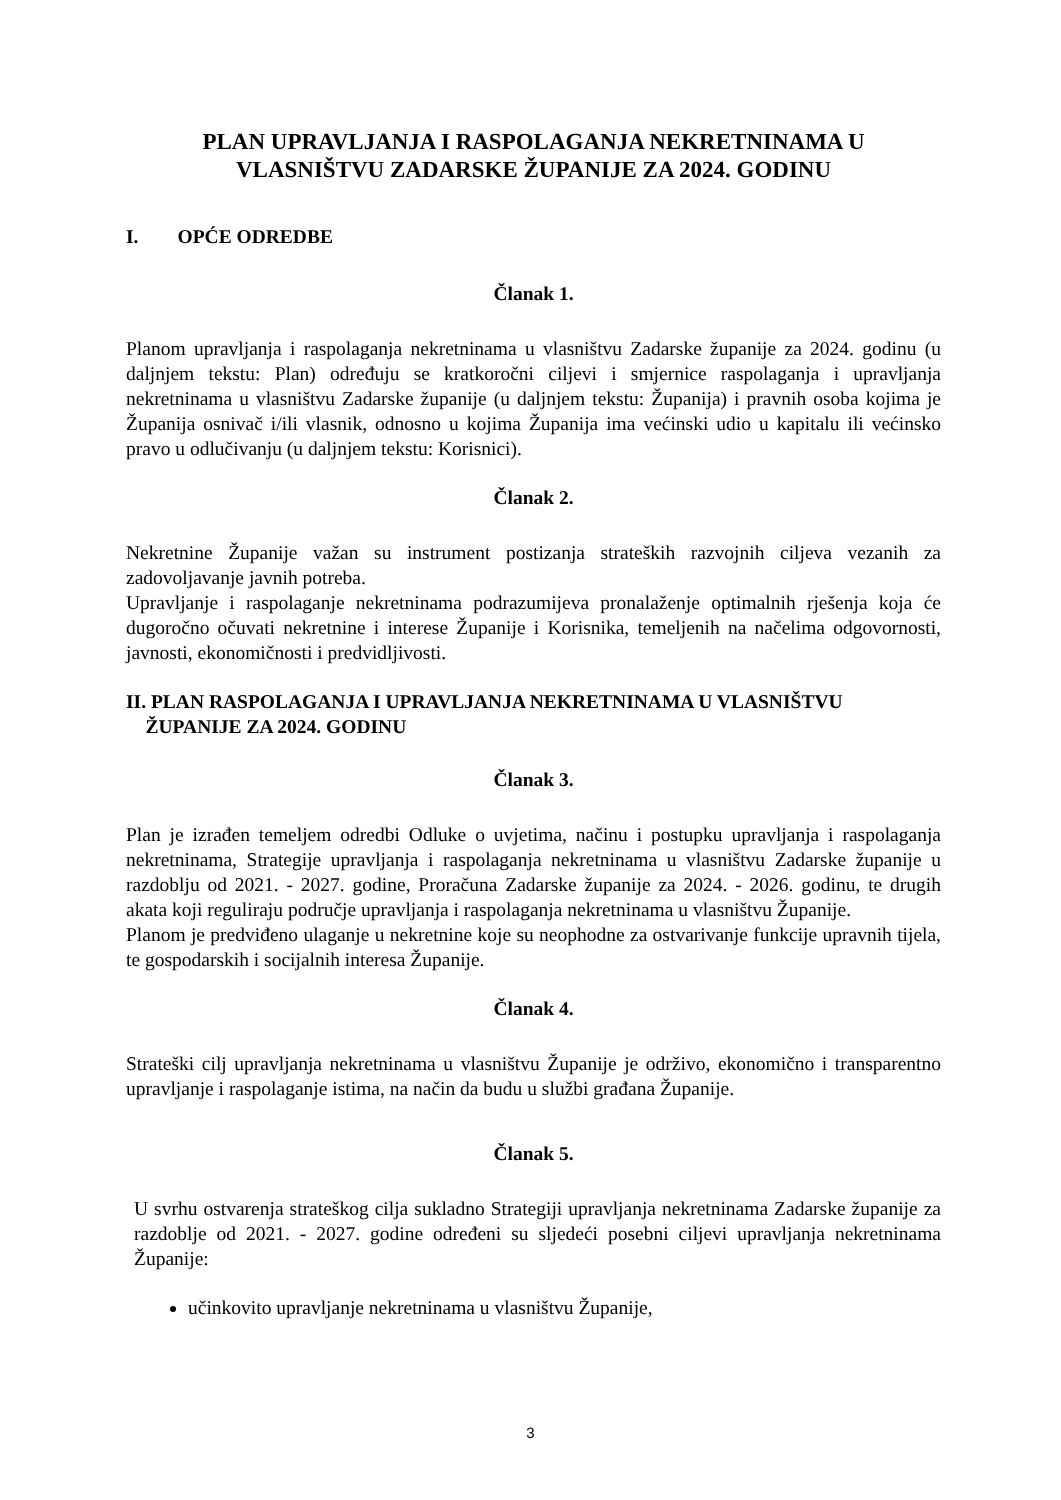PLAN UPRAVLJANJA I RASPOLAGANJA NEKRETNINAMA U VLASNIŠTVU ZADARSKE ŽUPANIJE ZA 2024. GODINU
I. OPĆE ODREDBE
Članak 1.
Planom upravljanja i raspolaganja nekretninama u vlasništvu Zadarske županije za 2024. godinu (u daljnjem tekstu: Plan) određuju se kratkoročni ciljevi i smjernice raspolaganja i upravljanja nekretninama u vlasništvu Zadarske županije (u daljnjem tekstu: Županija) i pravnih osoba kojima je Županija osnivač i/ili vlasnik, odnosno u kojima Županija ima većinski udio u kapitalu ili većinsko pravo u odlučivanju (u daljnjem tekstu: Korisnici).
Članak 2.
Nekretnine Županije važan su instrument postizanja strateških razvojnih ciljeva vezanih za zadovoljavanje javnih potreba.
Upravljanje i raspolaganje nekretninama podrazumijeva pronalaženje optimalnih rješenja koja će dugoročno očuvati nekretnine i interese Županije i Korisnika, temeljenih na načelima odgovornosti, javnosti, ekonomičnosti i predvidljivosti.
II. PLAN RASPOLAGANJA I UPRAVLJANJA NEKRETNINAMA U VLASNIŠTVU
ŽUPANIJE ZA 2024. GODINU
Članak 3.
Plan je izrađen temeljem odredbi Odluke o uvjetima, načinu i postupku upravljanja i raspolaganja nekretninama, Strategije upravljanja i raspolaganja nekretninama u vlasništvu Zadarske županije u razdoblju od 2021. - 2027. godine, Proračuna Zadarske županije za 2024. - 2026. godinu, te drugih akata koji reguliraju područje upravljanja i raspolaganja nekretninama u vlasništvu Županije.
Planom je predviđeno ulaganje u nekretnine koje su neophodne za ostvarivanje funkcije upravnih tijela, te gospodarskih i socijalnih interesa Županije.
Članak 4.
Strateški cilj upravljanja nekretninama u vlasništvu Županije je održivo, ekonomično i transparentno upravljanje i raspolaganje istima, na način da budu u službi građana Županije.
Članak 5.
U svrhu ostvarenja strateškog cilja sukladno Strategiji upravljanja nekretninama Zadarske županije za razdoblje od 2021. - 2027. godine određeni su sljedeći posebni ciljevi upravljanja nekretninama Županije:
učinkovito upravljanje nekretninama u vlasništvu Županije,
3